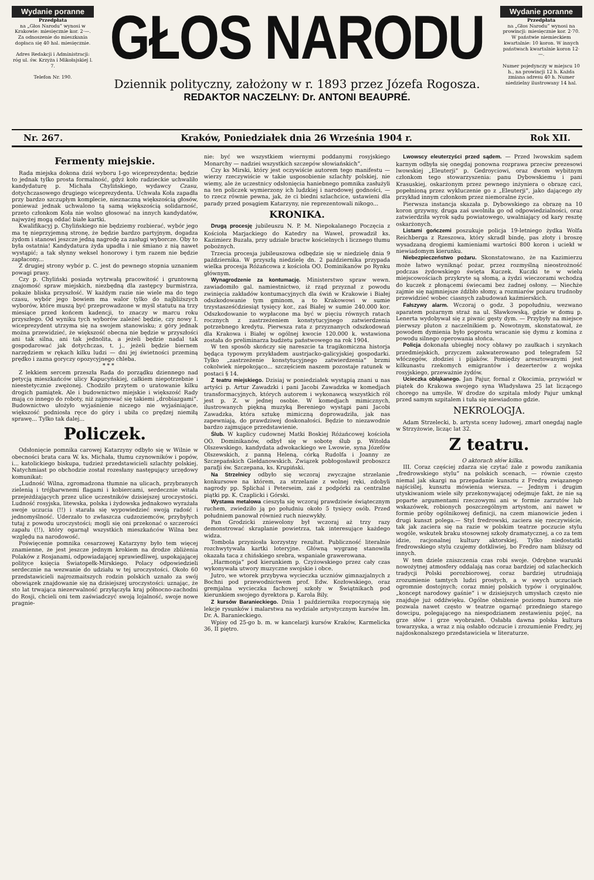Wydanie poranne
Przedpłata
na „Głos Narodu“ wynosi w Krakowie: miesięcznie kor. 2·—. Za odnoszenie do mieszkania dopłaca się 40 hal. miesięcznie.
Adres Redakcji i Administracji: róg ul. św. Krzyża i Mikołajskiej l. 7.
Telefon Nr. 190.
GŁOS NARODU
Dziennik polityczny, założony w r. 1893 przez Józefa Rogosza.
REDAKTOR NACZELNY: Dr. ANTONI BEAUPRÉ.
Wydanie poranne
Przedpłata
na „Głos Narodu“ wynosi na prowincji: miesięcznie kor. 2·70. W państwie niemieckiem kwartalnie: 10 koron. W innych państwach kwartalnie koron 12·—.
Numer pojedynczy w miejscu 10 h., na prowincji 12 h. Każda zmiana adresu 40 h. Numer niedzielny ilustrowany 14 hal.
Nr. 267. Kraków, Poniedziałek dnia 26 Września 1904 r. Rok XII.
Fermenty miejskie.
Rada miejska dokona dziś wyboru I-go wiceprezydenta; będzie to jednak tylko prosta formalność, gdyż koło radzieckie uchwaliło kandydaturę p. Michała Chylińskiego, wydawcy Czasu, dotychczasowego drugiego wiceprezydenta. Uchwała Koła zapadła przy bardzo szczupłym komplecie, nieznaczną większością głosów, ponieważ jednak uchwalono tą samą większością solidarność, przeto członkom Koła nie wolno głosować na innych kandydatów, najwyżej mogą oddać białe kartki.
Kwalifikacyj p. Chylińskiego nie będziemy rozbierać, wybór jego ma tę nieprzyjemną stronę, że będzie bardzo partyjnym, dogadza żydom i stanowi jeszcze jedną nagrodę za zasługi wyborcze. Oby to była ostatnia! Kandydatura żyda upadła i nie śmiano z nią nawet wystąpić; a tak słynny weksel honorowy i tym razem nie będzie zapłacony...
Z drugiej strony wybór p. C. jest do pewnego stopnia uznaniem powagi prasy.
Czy p. Chyliński posiada wytrwałą pracowitość i gruntowną znajomość spraw miejskich, niezbędną dla zastępcy burmistrza, pokaże bliska przyszłość. W każdym razie nie wiele ma do tego czasu, wybór jego bowiem ma walor tylko do najbliższych wyborów, które muszą być przeprowadzone w myśl statutu na trzy miesiące przed końcem kadencji, to znaczy w marcu roku przyszłego. Od wyniku tych wyborów zależeć będzie, czy nowy I. wiceprezydent utrzyma się na swojem stanowisku; z góry jednak można przewidzieć, że większość obecna nie będzie w przyszłości ani tak silna, ani tak jednolita, a jeżeli będzie nadal tak gospodarować jak dotychczas, t. j., jeżeli będzie biernem narzędziem w rękach kilku ludzi — dni jej świetności przeminą prędko i zazna goryczy opozycyjnego chleba.
* * *
Z lekkiem sercem przeszła Rada do porządku dziennego nad petycją mieszkańców ulicy Kapucyńskiej, całkiem niepotrzebnie i nieestetycznie zwężonej. Chodziło przytem o uratowanie kilku drogich pamiątek. Ale i budownictwo miejskie i większość Rady mają co innego do roboty, niż zajmować się takiemi „drobiazgami“. Budownictwo ułożyło wyjaśnienie niczego nie wyjaśniające, większość podniosła ręce do góry i ubiła co prędzej niemiłą sprawę... Tylko tak dalej...
Policzek.
Odsłonięcie pomnika carowej Katarzyny odbyło się w Wilnie w obecności brata cara W. ks. Michała, tłumu czynowników i popów, i... katolickiego biskupa, tudzież przedstawicieli szlachty polskiej. Natychmiast po obchodzie został rozesłany następujący urzędowy komunikat:
„Ludność Wilna, zgromadzona tłumnie na ulicach, przybranych zielenią i trójbarwnemi flagami i kobiercami, serdecznie witała przejeżdżających przez ulice uczestników dzisiejszej uroczystości. Ludność rosyjska, litewska, polska i żydowska jednakowo wyrażała swoje uczucia (!!) i starała się wypowiedzieć swoją radość i jednomyślność. Uderzało to zwłaszcza cudzoziemców, przybyłych tutaj z powodu uroczystości; mogli się oni przekonać o szczerości zapału (!!), który ogarnął wszystkich mieszkańców Wilna bez względu na narodowość.
Poświęcenie pomnika cesarzowej Katarzyny było tem więcej znamienne, że jest jeszcze jednym krokiem na drodze zbliżenia Polaków z Rosjanami, odpowiadającej sprawiedliwej, uspokajającej polityce księcia Światopełk-Mirskiego. Polacy odpowiedzieli serdecznie na wezwanie do udziału w tej uroczystości. Około 60 przedstawicieli najrozmaitszych rodzin polskich uznało za swój obowiązek znajdowanie się na dzisiejszej uroczystości: uznając, że sto lat trwająca niezerwalność przyłączyła kraj północno-zachodni do Rosji, chcieli oni tem zaświadczyć swoją lojalność, swoje nowe pragnie-
nie: być we wszystkiem wiernymi poddanymi rosyjskiego Monarchy — nadziei wszystkich szczepów słowiańskich“.
Czy ks Mirski, który jest oczywiście autorem tego manifestu — wierzy rzeczywiście w takie usposobienie szlachty polskiej, nie wiemy, ale że uczestnicy odsłonięcia haniebnego pomnika zasłużyli na ten policzek wymierzony ich ludzkiej i narodowej godności, — to rzecz równie pewna, jak, że ci biedni szlachcice, ustawieni dla parady przed posągiem Katarzyny, nie reprezentowali nikogo...
KRONIKA.
Drugą procesję jubileuszu N. P. M. Niepokalanego Poczęcia z Kościoła Marjackiego do Katedry na Wawel, prowadził ks. Kazimierz Buzała, przy udziale bractw kościelnych i licznego tłumu pobożnych.
Trzecia procesja jubileuszowa odbędzie się w niedzielę dnia 9 października. W przyszłą niedzielę dn. 2 października przypada wielka procesja Różańcowa z kościoła OO. Dominikanów po Rynku głównym.
Wynagrodzenie za kontumację. Ministerstwo spraw wewn. zawiadomiło gal. namiestnictwo, iż rząd przyznał z powodu zwinięcia zakładów kontumacyjnych dla świń w Krakowie i Białej odszkodowanie tym gminom, a to Krakowowi w sumie trzystasześćdziesiąt tysięcy kor., zaś Białej w sumie 240.000 kor. Odszkodowanie to wypłacone ma być w pięciu równych ratach rocznych z zastrzeżeniem konstytucyjnego zatwierdzenia potrzebnego kredytu. Pierwsza rata z przyznanych odszkodowań dla Krakowa i Białej w ogólnej kwocie 120.000 k. wstawiona została do preliminarza budżetu państwowego na rok 1904.
W ten sposób skończy się nareszcie ta tragikomiczna historja będąca typowym przykładem austrjacko-galicyjskiej gospodarki. Tylko „zastrzeżenie konstytucyjnego zatwierdzenia“ brzmi cokolwiek niepokojąco... szczęściem naszem pozostaje ratunek w postaci § 14.
Z teatru miejskiego. Dzisiaj w poniedziałek wystąpią znani u nas artyści p. Artur Zawadzki i pani Jacobi Zawadzka w komedjach transformacyjnych, których autorem i wykonawcą wszystkich ról jest p. Z. w jednej osobie. W komedjach mimicznych, ilustrowanych piękną muzyką Bereniego wystąpi pani Jacobi Zawadzka, która sztukę mimiczną doprowadziła, jak nas zapewniają, do prawdziwej doskonałości. Będzie to niezawodnie bardzo zajmujące przedstawienie.
Ślub. W kaplicy cudownej Matki Boskiej Różańcowej kościoła OO. Dominikanów, odbył się w sobotę ślub p. Witolda Olszewskiego, kandydata adwokackiego we Lwowie, syna Józefów Olszewskich, z panną Heleną, córką Rudolfa i Joanny ze Szczepańskich Giełdanowskich. Związek pobłogosławił proboszcz parafji św. Szczepana, ks. Krupiński.
Na Strzelnicy odbyło się wczoraj zwyczajne strzelanie konkursowe na którem, za strzelanie z wolnej ręki, zdobyli nagrody pp. Splichal i Peterseim, zaś z podpórki za centralne piątki pp. K. Czaplicki i Górski.
Wystawa metalowa cieszyła się wczoraj prawdziwie świątecznym ruchem, zwiedziło ją po południu około 5 tysięcy osób. Przed południem panował również ruch niezwykły.
Pan Grodzicki zniewolony był wczoraj aż trzy razy demonstrować skraplanie powietrza, tak interesujące każdego widza.
Tombola przyniosła korzystny rezultat. Publiczność literalnie rozchwytywała kartki loteryjne. Główną wygranę stanowiła okazała taca z chińskiego srebra, wspaniale grawerowana.
„Harmonja“ pod kierunkiem p. Czyżowskiego przez cały czas wykonywała utwory muzyczne swojskie i obce.
Jutro, we wtorek przybywa wycieczka uczniów gimnazjalnych z Bochni pod przewodnictwem prof. Edw. Kozłowskiego, oraz gremjalna wycieczka fachowej szkoły w Świątnikach pod kierunkiem swojego dyrektora p. Karola Bily.
Z kursów Baranieckiego. Dnia 1 października rozpoczynają się lekcje rysunków i malarstwa na wydziale artystycznym kursów Im. Dr. A. Baranieckiego.
Wpisy od 25-go b. m. w kancelarji kursów Kraków, Karmelicka 36, II piętro.
Lwowscy eleuterzyści przed sądem. — Przed lwowskim sądem karnym odbyła się onegdaj ponowna rozprawa przeciw prezesowi lwowskiej „Eleuterji“ p. Gedroyciowi, oraz dwom wybitnym członkom tego stowarzyszenia: panu Dybowskiemu i pani Krasuskiej, oskarżonym przez pewnego inżyniera o obrazę czci, popełnioną przez wykluczenie go z „Eleuterji“, jako dającego zły przykład innym członkom przez niemoralne życie.
Pierwsza instancja skazała p. Dybowskiego za obrazę na 10 koron grzywny, druga zaś uwolniła go od odpowiedzialności, oraz zatwierdziła wyrok sądu powiatowego, uwalniający od kary resztę oskarżonych.
Listami gończemi poszukuje policja 19-letniego żydka Wolfa Reichberga z Rzeszowa, który skradł bindę, pas złoty i broszę wysadzaną drogiemi kamieniami wartości 800 koron i uciekł w niewiadomym kierunku.
Niebezpieczeństwo pożaru. Skonstatowano, że na Kazimierzu może łatwo wyniknąć pożar, przez rozmyślną nieostrożność podczas żydowskiego święta Kuczek. Kuczki te w wielu miejscowościach przykryte są słomą, a żydzi wieczorami wchodzą do kuczek z płonącemi świecami bez żadnej osłony. — Niechże zajmie się najmniejsze źdźbło słomy, a rozmiarów pożaru trudnoby przewidzieć wobec ciasnych zabudowań kaźmierskich.
Fałszywy alarm. Wczoraj o godz. 3 popołudniu, wezwano aparatem pożarnym straż na ul. Sławkowską, gdzie w domu p. Lenerta wydobywał się z piwnic gęsty dym. — Przybyły na miejsce pierwszy pluton z naczelnikiem p. Nowotnym, skonstatował, że powodem dymienia było poprostu wracanie się dymu z komina z powodu silnego operowania słońca.
Policja dokonała ubiegłej nocy obławy po zaułkach i szynkach przedmiejskich, przyczem zakwaterowano pod telegrafem 52 włóczęgów, złodziei i pijaków. Pomiędzy aresztowanymi jest kilkunastu rzekomych emigrantów i dezerterów z wojska rosyjskiego, przeważnie żydów.
Ucieczka obłąkanego. Jan Pajur, fornal z Okocimia, przywiózł w piątek do Krakowa swojego syna Władysława 25 lat liczącego chorego na umyśle. W drodze do szpitala młody Pajur umknął przed samym szpitalem i tuła się niewiadomo gdzie.
NEKROLOGJA.
Adam Strzelecki, b. artysta sceny ludowej, zmarł onegdaj nagle w Strzyżowie, licząc lat 32.
Z teatru.
O aktorach słów kilka.
III. Coraz częściej zdarza się czytać żale z powodu zanikania „fredrowskiego stylu“ na polskich scenach, — równie często niemal jak skargi na przepadanie kunsztu z Fredrą związanego najściślej, kunsztu mówienia wiersza. — Jednym i drugim utyskiwaniom wiele siły przekonywającej odejmuje fakt, że nie są poparte argumentami rzeczowymi ani w formie zarzutów lub wskazówek, robionych poszczególnym artystom, ani nawet w formie próby ogólnikowej definicji, na czem mianowicie jeden i drugi kunszt polega.— Styl fredrowski, zaciera się rzeczywiście, tak jak zaciera się na razie w polskim teatrze poczucie stylu wogóle, wskutek braku stosownej szkoły dramatycznej, a co za tem idzie, racjonalnej kultury aktorskiej. Tylko niedostatki fredrowskiego stylu czujemy dotkliwiej, bo Fredro nam bliższy od innych.
W tem dziele zniszczenia czas robi swoje. Odrębne warunki nowożytnej atmosfery oddalają nas coraz bardziej od szlacheckich tradycji Polski porozbiorowej, coraz bardziej utrudniają zrozumienie tamtych ludzi prostych, a w swych uczuciach ogromnie dostojnych; coraz mniej polskich typów i oryginałów, „koncept narodowy gaśnie“ i w dzisiejszych umysłach często nie znajduje już oddźwięku. Ogólne obniżenie poziomu humoru nie pozwala nawet często w teatrze ogarnąć przedniego starego dowcipu, polegającego na niespodzianem zestawieniu pojęć, na grze słów i grze wyobrażeń. Osłabła dawna polska kultura towarzyska, a wraz z nią osłabło odczucie i zrozumienie Fredry, jej najdoskonalszego przedstawiciela w literaturze.